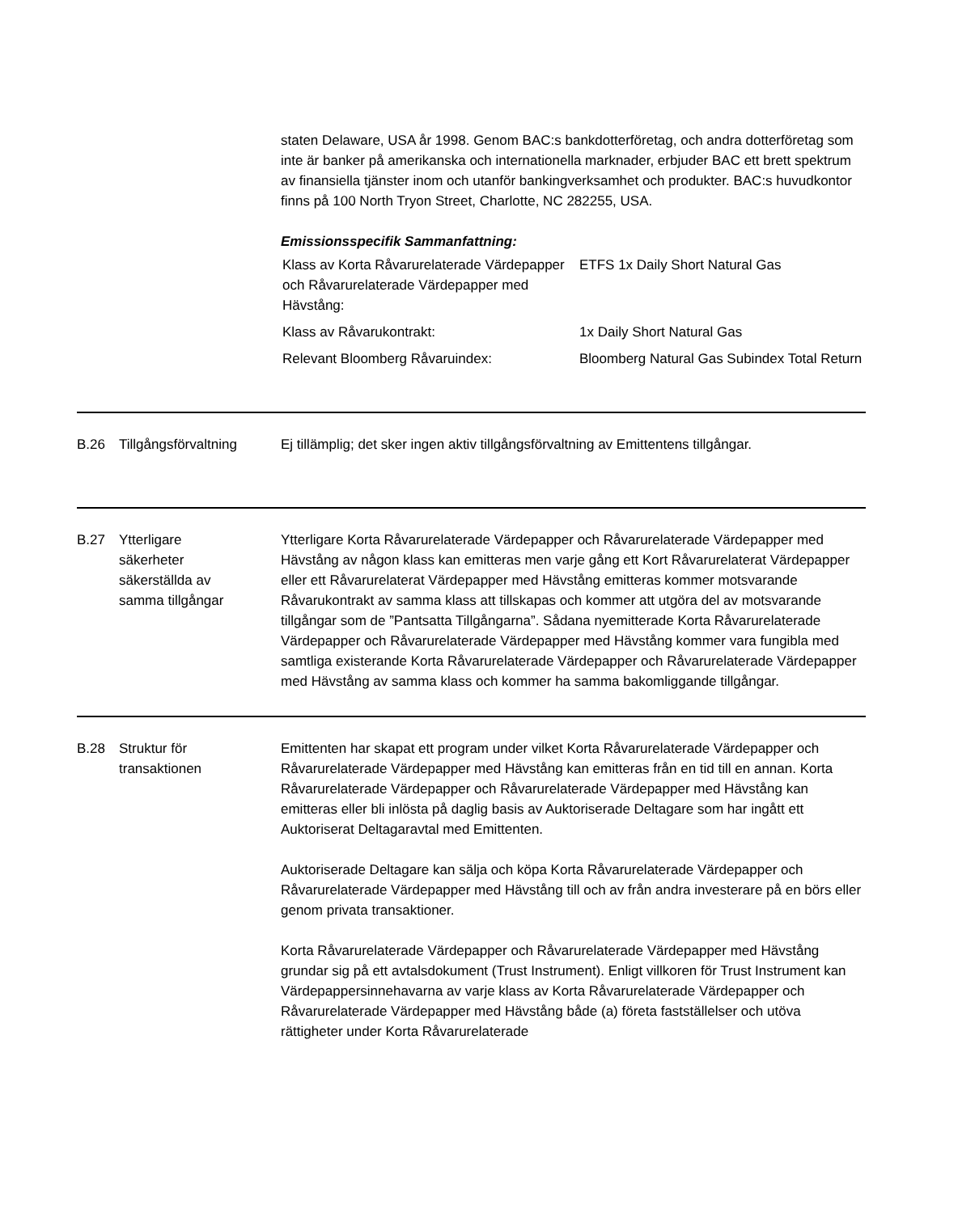staten Delaware, USA år 1998. Genom BAC:s bankdotterföretag, och andra dotterföretag som inte är banker på amerikanska och internationella marknader, erbjuder BAC ett brett spektrum av finansiella tjänster inom och utanför bankingverksamhet och produkter. BAC:s huvudkontor finns på 100 North Tryon Street, Charlotte, NC 282255, USA.
Emissionsspecifik Sammanfattning:
| Klass av Korta Råvarurelaterade Värdepapper och Råvarurelaterade Värdepapper med Hävstång: | ETFS 1x Daily Short Natural Gas |
| Klass av Råvarukontrakt: | 1x Daily Short Natural Gas |
| Relevant Bloomberg Råvaruindex: | Bloomberg Natural Gas Subindex Total Return |
B.26 Tillgångsförvaltning
Ej tillämplig; det sker ingen aktiv tillgångsförvaltning av Emittentens tillgångar.
B.27 Ytterligare
säkerheter
säkerställda av
samma tillgångar
Ytterligare Korta Råvarurelaterade Värdepapper och Råvarurelaterade Värdepapper med Hävstång av någon klass kan emitteras men varje gång ett Kort Råvarurelaterat Värdepapper eller ett Råvarurelaterat Värdepapper med Hävstång emitteras kommer motsvarande Råvarukontrakt av samma klass att tillskapas och kommer att utgöra del av motsvarande tillgångar som de ”Pantsatta Tillgångarna”. Sådana nyemitterade Korta Råvarurelaterade Värdepapper och Råvarurelaterade Värdepapper med Hävstång kommer vara fungibla med samtliga existerande Korta Råvarurelaterade Värdepapper och Råvarurelaterade Värdepapper med Hävstång av samma klass och kommer ha samma bakomliggande tillgångar.
B.28 Struktur för
transaktionen
Emittenten har skapat ett program under vilket Korta Råvarurelaterade Värdepapper och Råvarurelaterade Värdepapper med Hävstång kan emitteras från en tid till en annan. Korta Råvarurelaterade Värdepapper och Råvarurelaterade Värdepapper med Hävstång kan emitteras eller bli inlösta på daglig basis av Auktoriserade Deltagare som har ingått ett Auktoriserat Deltagaravtal med Emittenten.
Auktoriserade Deltagare kan sälja och köpa Korta Råvarurelaterade Värdepapper och Råvarurelaterade Värdepapper med Hävstång till och av från andra investerare på en börs eller genom privata transaktioner.
Korta Råvarurelaterade Värdepapper och Råvarurelaterade Värdepapper med Hävstång grundar sig på ett avtalsdokument (Trust Instrument). Enligt villkoren för Trust Instrument kan Värdepappersinnehavarna av varje klass av Korta Råvarurelaterade Värdepapper och Råvarurelaterade Värdepapper med Hävstång både (a) företa fastställelser och utöva rättigheter under Korta Råvarurelaterade